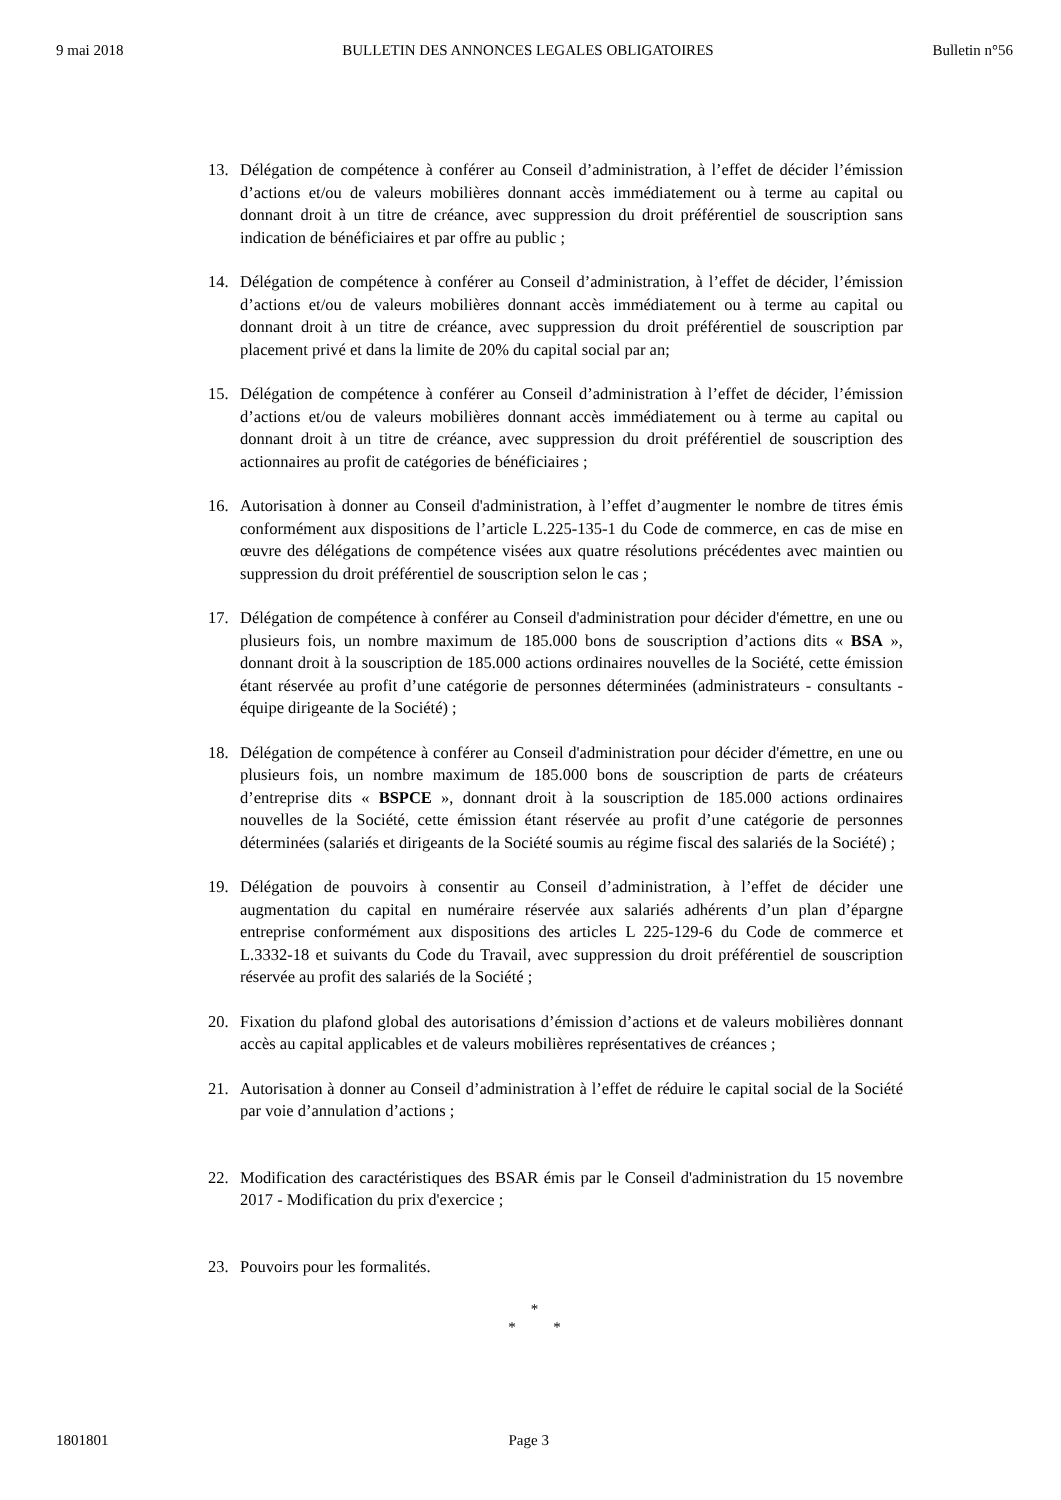9 mai 2018 BULLETIN DES ANNONCES LEGALES OBLIGATOIRES Bulletin n°56
13. Délégation de compétence à conférer au Conseil d’administration, à l’effet de décider l’émission d’actions et/ou de valeurs mobilières donnant accès immédiatement ou à terme au capital ou donnant droit à un titre de créance, avec suppression du droit préférentiel de souscription sans indication de bénéficiaires et par offre au public ;
14. Délégation de compétence à conférer au Conseil d’administration, à l’effet de décider, l’émission d’actions et/ou de valeurs mobilières donnant accès immédiatement ou à terme au capital ou donnant droit à un titre de créance, avec suppression du droit préférentiel de souscription par placement privé et dans la limite de 20% du capital social par an;
15. Délégation de compétence à conférer au Conseil d’administration à l’effet de décider, l’émission d’actions et/ou de valeurs mobilières donnant accès immédiatement ou à terme au capital ou donnant droit à un titre de créance, avec suppression du droit préférentiel de souscription des actionnaires au profit de catégories de bénéficiaires ;
16. Autorisation à donner au Conseil d'administration, à l’effet d’augmenter le nombre de titres émis conformément aux dispositions de l’article L.225-135-1 du Code de commerce, en cas de mise en œuvre des délégations de compétence visées aux quatre résolutions précédentes avec maintien ou suppression du droit préférentiel de souscription selon le cas ;
17. Délégation de compétence à conférer au Conseil d'administration pour décider d'émettre, en une ou plusieurs fois, un nombre maximum de 185.000 bons de souscription d’actions dits « BSA », donnant droit à la souscription de 185.000 actions ordinaires nouvelles de la Société, cette émission étant réservée au profit d’une catégorie de personnes déterminées (administrateurs - consultants - équipe dirigeante de la Société) ;
18. Délégation de compétence à conférer au Conseil d'administration pour décider d'émettre, en une ou plusieurs fois, un nombre maximum de 185.000 bons de souscription de parts de créateurs d’entreprise dits « BSPCE », donnant droit à la souscription de 185.000 actions ordinaires nouvelles de la Société, cette émission étant réservée au profit d’une catégorie de personnes déterminées (salariés et dirigeants de la Société soumis au régime fiscal des salariés de la Société) ;
19. Délégation de pouvoirs à consentir au Conseil d’administration, à l’effet de décider une augmentation du capital en numéraire réservée aux salariés adhérents d’un plan d’épargne entreprise conformément aux dispositions des articles L 225-129-6 du Code de commerce et L.3332-18 et suivants du Code du Travail, avec suppression du droit préférentiel de souscription réservée au profit des salariés de la Société ;
20. Fixation du plafond global des autorisations d’émission d’actions et de valeurs mobilières donnant accès au capital applicables et de valeurs mobilières représentatives de créances ;
21. Autorisation à donner au Conseil d’administration à l’effet de réduire le capital social de la Société par voie d’annulation d’actions ;
22. Modification des caractéristiques des BSAR émis par le Conseil d'administration du 15 novembre 2017 - Modification du prix d'exercice ;
23. Pouvoirs pour les formalités.
*
* *
1801801 Page 3